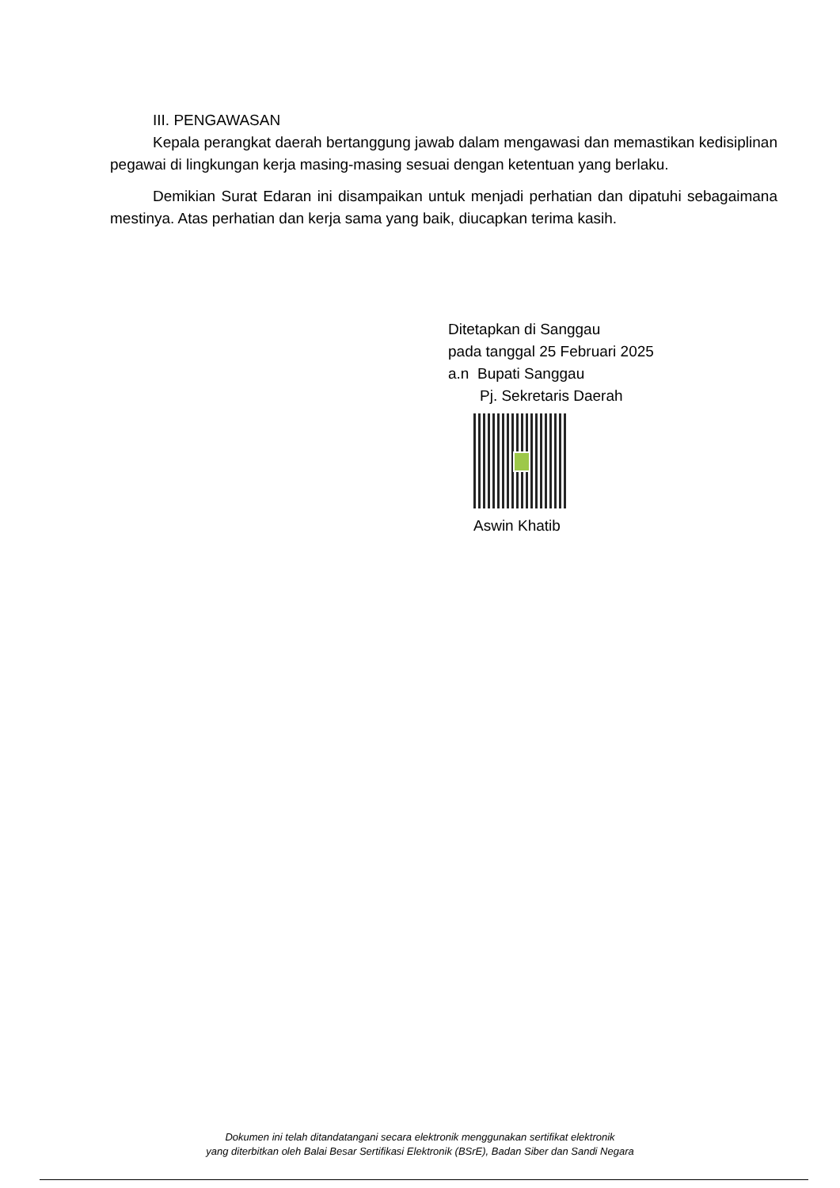III. PENGAWASAN
Kepala perangkat daerah bertanggung jawab dalam mengawasi dan memastikan kedisiplinan pegawai di lingkungan kerja masing-masing sesuai dengan ketentuan yang berlaku.
Demikian Surat Edaran ini disampaikan untuk menjadi perhatian dan dipatuhi sebagaimana mestinya. Atas perhatian dan kerja sama yang baik, diucapkan terima kasih.
Ditetapkan di Sanggau
pada tanggal 25 Februari 2025
a.n Bupati Sanggau
Pj. Sekretaris Daerah
Aswin Khatib
Dokumen ini telah ditandatangani secara elektronik menggunakan sertifikat elektronik
yang diterbitkan oleh Balai Besar Sertifikasi Elektronik (BSrE), Badan Siber dan Sandi Negara